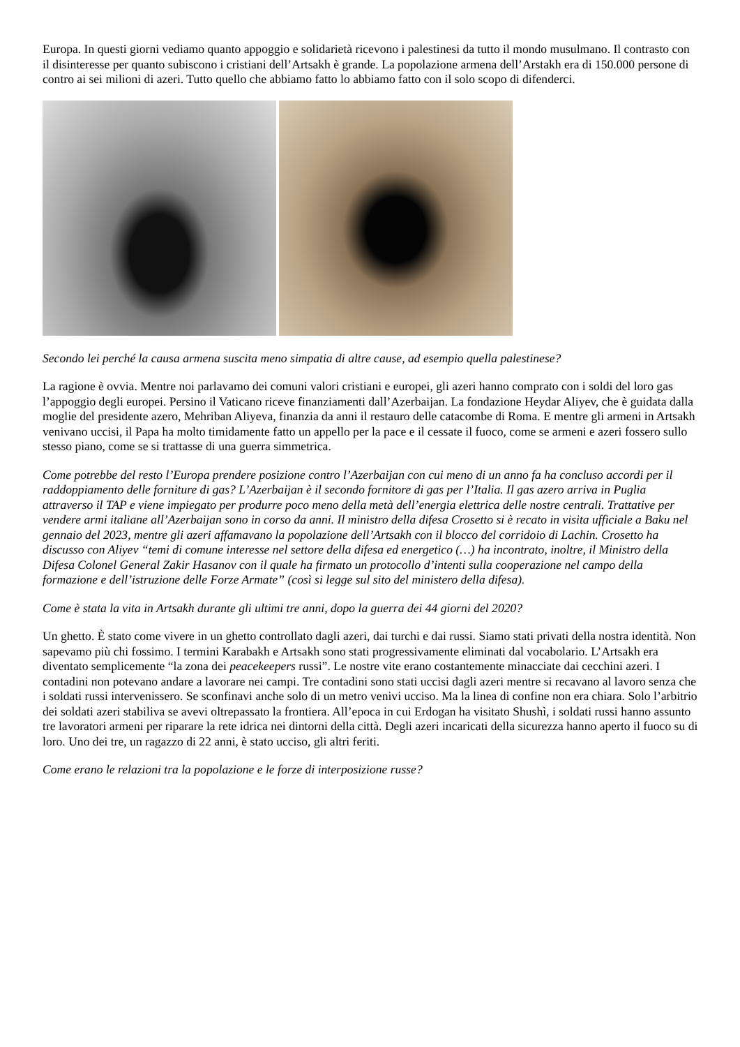Europa. In questi giorni vediamo quanto appoggio e solidarietà ricevono i palestinesi da tutto il mondo musulmano. Il contrasto con il disinteresse per quanto subiscono i cristiani dell’Artsakh è grande. La popolazione armena dell’Arstakh era di 150.000 persone di contro ai sei milioni di azeri. Tutto quello che abbiamo fatto lo abbiamo fatto con il solo scopo di difenderci.
Secondo lei perché la causa armena suscita meno simpatia di altre cause, ad esempio quella palestinese?
La ragione è ovvia. Mentre noi parlavamo dei comuni valori cristiani e europei, gli azeri hanno comprato con i soldi del loro gas l’appoggio degli europei. Persino il Vaticano riceve finanziamenti dall’Azerbaijan. La fondazione Heydar Aliyev, che è guidata dalla moglie del presidente azero, Mehriban Aliyeva, finanzia da anni il restauro delle catacombe di Roma. E mentre gli armeni in Artsakh venivano uccisi, il Papa ha molto timidamente fatto un appello per la pace e il cessate il fuoco, come se armeni e azeri fossero sullo stesso piano, come se si trattasse di una guerra simmetrica.
Come potrebbe del resto l’Europa prendere posizione contro l’Azerbaijan con cui meno di un anno fa ha concluso accordi per il raddoppiamento delle forniture di gas? L’Azerbaijan è il secondo fornitore di gas per l’Italia. Il gas azero arriva in Puglia attraverso il TAP e viene impiegato per produrre poco meno della metà dell’energia elettrica delle nostre centrali. Trattative per vendere armi italiane all’Azerbaijan sono in corso da anni. Il ministro della difesa Crosetto si è recato in visita ufficiale a Baku nel gennaio del 2023, mentre gli azeri affamavano la popolazione dell’Artsakh con il blocco del corridoio di Lachin. Crosetto ha discusso con Aliyev “temi di comune interesse nel settore della difesa ed energetico (…) ha incontrato, inoltre, il Ministro della Difesa Colonel General Zakir Hasanov con il quale ha firmato un protocollo d’intenti sulla cooperazione nel campo della formazione e dell’istruzione delle Forze Armate” (così si legge sul sito del ministero della difesa).
Come è stata la vita in Artsakh durante gli ultimi tre anni, dopo la guerra dei 44 giorni del 2020?
Un ghetto. È stato come vivere in un ghetto controllato dagli azeri, dai turchi e dai russi. Siamo stati privati della nostra identità. Non sapevamo più chi fossimo. I termini Karabakh e Artsakh sono stati progressivamente eliminati dal vocabolario. L’Artsakh era diventato semplicemente “la zona dei peacekeepers russi”. Le nostre vite erano costantemente minacciate dai cecchini azeri. I contadini non potevano andare a lavorare nei campi. Tre contadini sono stati uccisi dagli azeri mentre si recavano al lavoro senza che i soldati russi intervenissero. Se sconfinavi anche solo di un metro venivi ucciso. Ma la linea di confine non era chiara. Solo l’arbitrio dei soldati azeri stabiliva se avevi oltrepassato la frontiera. All’epoca in cui Erdogan ha visitato Shushì, i soldati russi hanno assunto tre lavoratori armeni per riparare la rete idrica nei dintorni della città. Degli azeri incaricati della sicurezza hanno aperto il fuoco su di loro. Uno dei tre, un ragazzo di 22 anni, è stato ucciso, gli altri feriti.
Come erano le relazioni tra la popolazione e le forze di interposizione russe?